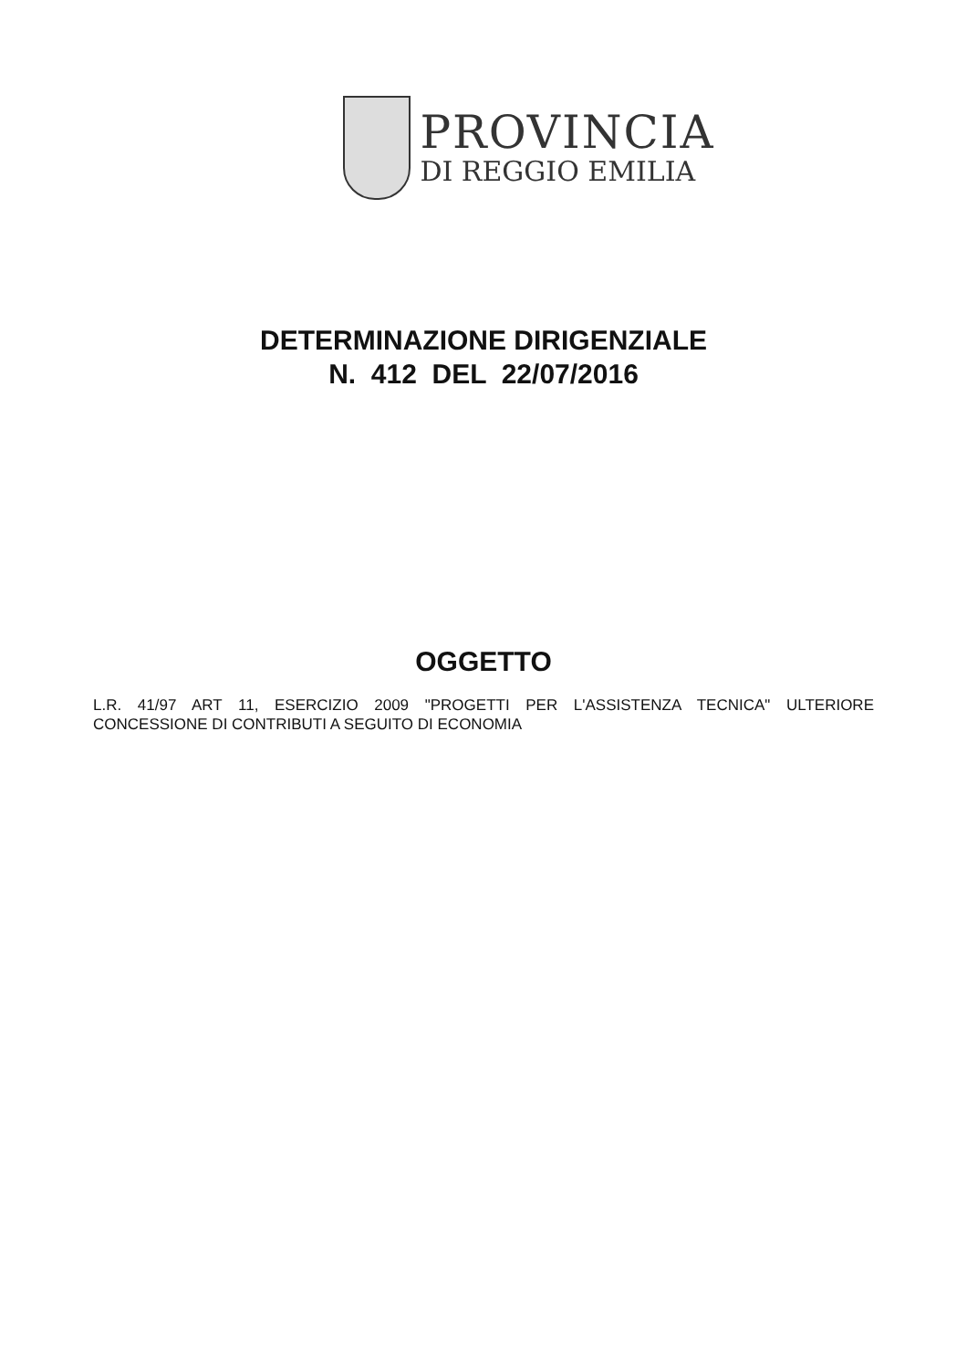PROVINCIA
DI REGGIO EMILIA
DETERMINAZIONE DIRIGENZIALE
N. 412 DEL 22/07/2016
OGGETTO
L.R. 41/97 ART 11, ESERCIZIO 2009 "PROGETTI PER L'ASSISTENZA TECNICA" ULTERIORE CONCESSIONE DI CONTRIBUTI A SEGUITO DI ECONOMIA